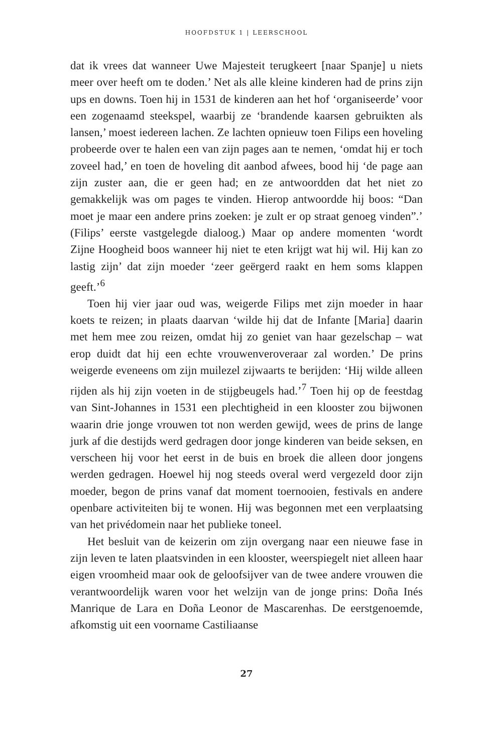HOOFDSTUK 1 | LEERSCHOOL
dat ik vrees dat wanneer Uwe Majesteit terugkeert [naar Spanje] u niets meer over heeft om te doden.’ Net als alle kleine kinderen had de prins zijn ups en downs. Toen hij in 1531 de kinderen aan het hof ‘organiseerde’ voor een zogenaamd steekspel, waarbij ze ‘brandende kaarsen gebruikten als lansen,’ moest iedereen lachen. Ze lachten opnieuw toen Filips een hoveling probeerde over te halen een van zijn pages aan te nemen, ‘omdat hij er toch zoveel had,’ en toen de hoveling dit aanbod afwees, bood hij ‘de page aan zijn zuster aan, die er geen had; en ze antwoordden dat het niet zo gemakkelijk was om pages te vinden. Hierop antwoordde hij boos: “Dan moet je maar een andere prins zoeken: je zult er op straat genoeg vinden”.’ (Filips’ eerste vastgelegde dialoog.) Maar op andere momenten ‘wordt Zijne Hoogheid boos wanneer hij niet te eten krijgt wat hij wil. Hij kan zo lastig zijn’ dat zijn moeder ‘zeer geërgerd raakt en hem soms klappen geeft.’<sup>6</sup>
Toen hij vier jaar oud was, weigerde Filips met zijn moeder in haar koets te reizen; in plaats daarvan ‘wilde hij dat de Infante [Maria] daarin met hem mee zou reizen, omdat hij zo geniet van haar gezelschap – wat erop duidt dat hij een echte vrouwenveroveraar zal worden.’ De prins weigerde eveneens om zijn muilezel zijwaarts te berijden: ‘Hij wilde alleen rijden als hij zijn voeten in de stijgbeugels had.’<sup>7</sup> Toen hij op de feestdag van Sint-Johannes in 1531 een plechtigheid in een klooster zou bijwonen waarin drie jonge vrouwen tot non werden gewijd, wees de prins de lange jurk af die destijds werd gedragen door jonge kinderen van beide seksen, en verscheen hij voor het eerst in de buis en broek die alleen door jongens werden gedragen. Hoewel hij nog steeds overal werd vergezeld door zijn moeder, begon de prins vanaf dat moment toernooien, festivals en andere openbare activiteiten bij te wonen. Hij was begonnen met een verplaatsing van het privédomein naar het publieke toneel.
Het besluit van de keizerin om zijn overgang naar een nieuwe fase in zijn leven te laten plaatsvinden in een klooster, weerspiegelt niet alleen haar eigen vroomheid maar ook de geloofsijver van de twee andere vrouwen die verantwoordelijk waren voor het welzijn van de jonge prins: Doña Inés Manrique de Lara en Doña Leonor de Mascarenhas. De eerstgenoemde, afkomstig uit een voorname Castiliaanse
27